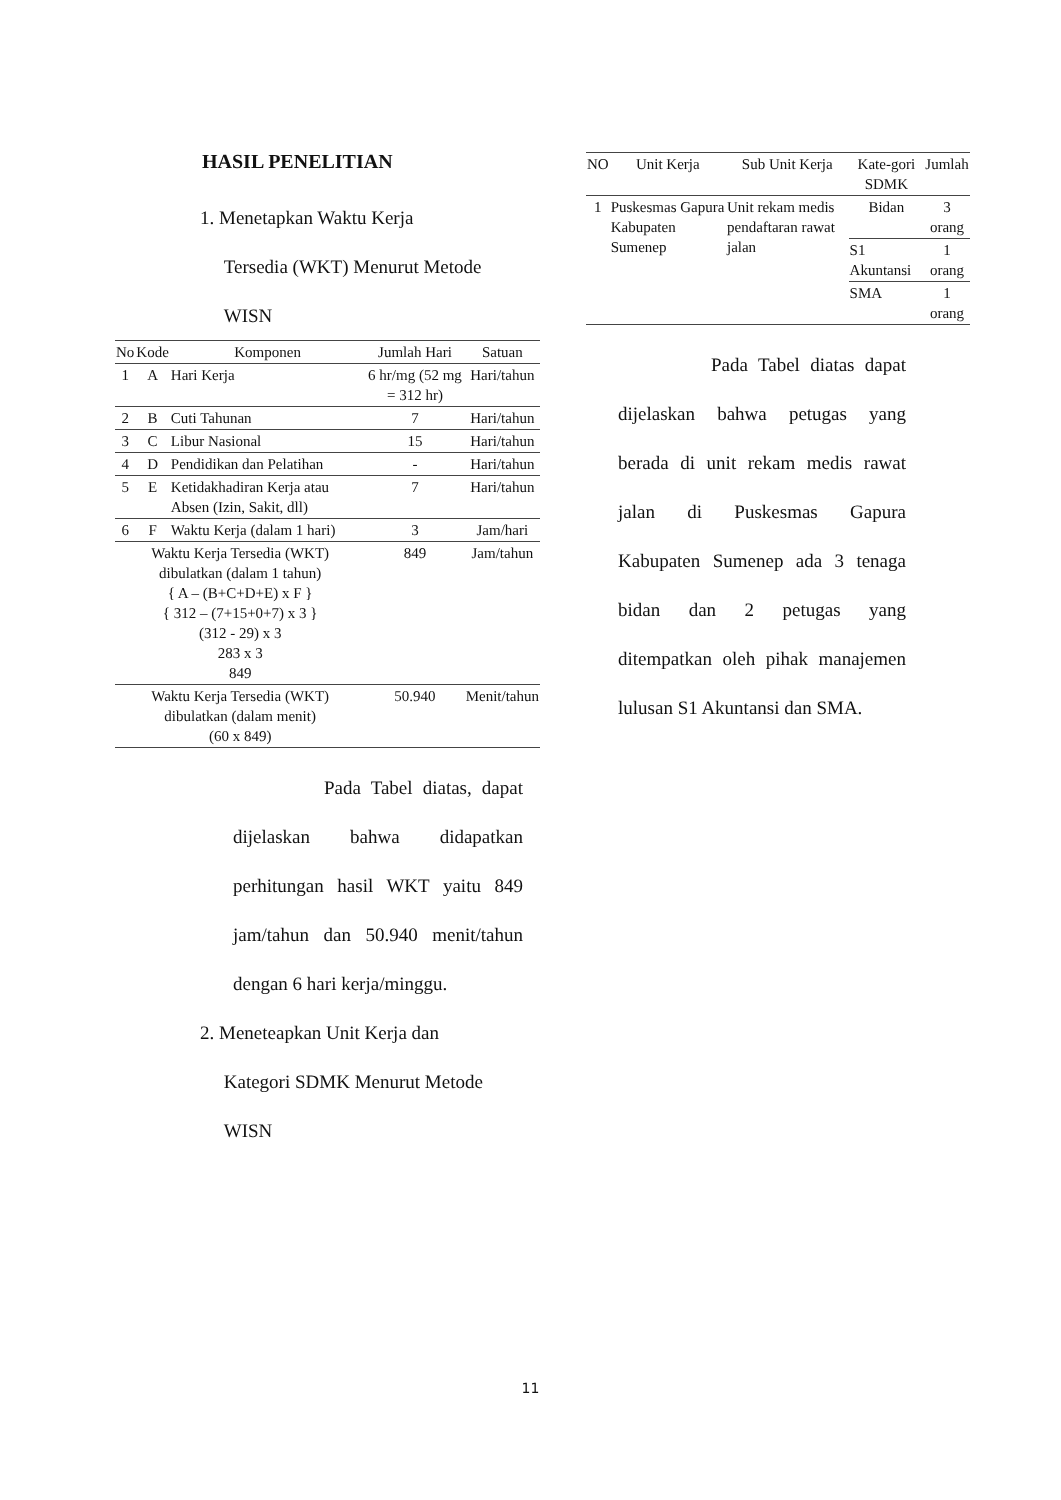HASIL PENELITIAN
1. Menetapkan Waktu Kerja
Tersedia (WKT) Menurut Metode
WISN
| No | Kode | Komponen | Jumlah Hari | Satuan |
| --- | --- | --- | --- | --- |
| 1 | A | Hari Kerja | 6 hr/mg (52 mg = 312 hr) | Hari/tahun |
| 2 | B | Cuti Tahunan | 7 | Hari/tahun |
| 3 | C | Libur Nasional | 15 | Hari/tahun |
| 4 | D | Pendidikan dan Pelatihan | - | Hari/tahun |
| 5 | E | Ketidakhadiran Kerja atau Absen (Izin, Sakit, dll) | 7 | Hari/tahun |
| 6 | F | Waktu Kerja (dalam 1 hari) | 3 | Jam/hari |
| Waktu Kerja Tersedia (WKT) dibulatkan (dalam 1 tahun) { A – (B+C+D+E) x F } { 312 – (7+15+0+7) x 3 } (312 - 29) x 3 283 x 3 849 | | | 849 | Jam/tahun |
| Waktu Kerja Tersedia (WKT) dibulatkan (dalam menit) (60 x 849) | | | 50.940 | Menit/tahun |
Pada Tabel diatas, dapat dijelaskan bahwa didapatkan perhitungan hasil WKT yaitu 849 jam/tahun dan 50.940 menit/tahun dengan 6 hari kerja/minggu.
2. Meneteapkan Unit Kerja dan
Kategori SDMK Menurut Metode
WISN
| NO | Unit Kerja | Sub Unit Kerja | Kate-gori SDMK | Jumlah |
| --- | --- | --- | --- | --- |
| 1 | Puskesmas Gapura Kabupaten Sumenep | Unit rekam medis pendaftaran rawat jalan | Bidan | 3 orang |
| | | | S1 Akuntansi | 1 orang |
| | | | SMA | 1 orang |
Pada Tabel diatas dapat dijelaskan bahwa petugas yang berada di unit rekam medis rawat jalan di Puskesmas Gapura Kabupaten Sumenep ada 3 tenaga bidan dan 2 petugas yang ditempatkan oleh pihak manajemen lulusan S1 Akuntansi dan SMA.
11